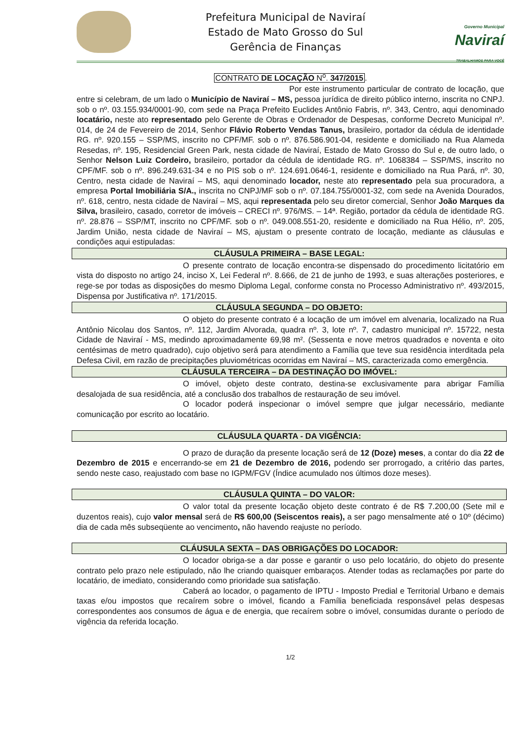Prefeitura Municipal de Naviraí
Estado de Mato Grosso do Sul
Gerência de Finanças
Governo Municipal
Naviraí
TRABALHAMOS PARA VOCÊ
CONTRATO DE LOCAÇÃO N<sup>o</sup>. 347/2015.
Por este instrumento particular de contrato de locação, que entre si celebram, de um lado o Município de Naviraí – MS, pessoa jurídica de direito público interno, inscrita no CNPJ. sob o nº. 03.155.934/0001-90, com sede na Praça Prefeito Euclides Antônio Fabris, nº. 343, Centro, aqui denominado locatário, neste ato representado pelo Gerente de Obras e Ordenador de Despesas, conforme Decreto Municipal nº. 014, de 24 de Fevereiro de 2014, Senhor Flávio Roberto Vendas Tanus, brasileiro, portador da cédula de identidade RG. nº. 920.155 – SSP/MS, inscrito no CPF/MF. sob o nº. 876.586.901-04, residente e domiciliado na Rua Alameda Resedas, nº. 195, Residencial Green Park, nesta cidade de Naviraí, Estado de Mato Grosso do Sul e, de outro lado, o Senhor Nelson Luiz Cordeiro, brasileiro, portador da cédula de identidade RG. nº. 1068384 – SSP/MS, inscrito no CPF/MF. sob o nº. 896.249.631-34 e no PIS sob o nº. 124.691.0646-1, residente e domiciliado na Rua Pará, nº. 30, Centro, nesta cidade de Naviraí – MS, aqui denominado locador, neste ato representado pela sua procuradora, a empresa Portal Imobiliária S/A., inscrita no CNPJ/MF sob o nº. 07.184.755/0001-32, com sede na Avenida Dourados, nº. 618, centro, nesta cidade de Naviraí – MS, aqui representada pelo seu diretor comercial, Senhor João Marques da Silva, brasileiro, casado, corretor de imóveis – CRECI nº. 976/MS. – 14ª. Região, portador da cédula de identidade RG. nº. 28.876 – SSP/MT, inscrito no CPF/MF. sob o nº. 049.008.551-20, residente e domiciliado na Rua Hélio, nº. 205, Jardim União, nesta cidade de Naviraí – MS, ajustam o presente contrato de locação, mediante as cláusulas e condições aqui estipuladas:
CLÁUSULA PRIMEIRA – BASE LEGAL:
O presente contrato de locação encontra-se dispensado do procedimento licitatório em vista do disposto no artigo 24, inciso X, Lei Federal nº. 8.666, de 21 de junho de 1993, e suas alterações posteriores, e rege-se por todas as disposições do mesmo Diploma Legal, conforme consta no Processo Administrativo nº. 493/2015, Dispensa por Justificativa nº. 171/2015.
CLÁUSULA SEGUNDA – DO OBJETO:
O objeto do presente contrato é a locação de um imóvel em alvenaria, localizado na Rua Antônio Nicolau dos Santos, nº. 112, Jardim Alvorada, quadra nº. 3, lote nº. 7, cadastro municipal nº. 15722, nesta Cidade de Naviraí - MS, medindo aproximadamente 69,98 m². (Sessenta e nove metros quadrados e noventa e oito centésimas de metro quadrado), cujo objetivo será para atendimento a Família que teve sua residência interditada pela Defesa Civil, em razão de precipitações pluviométricas ocorridas em Naviraí – MS, caracterizada como emergência.
CLÁUSULA TERCEIRA – DA DESTINAÇÃO DO IMÓVEL:
O imóvel, objeto deste contrato, destina-se exclusivamente para abrigar Família desalojada de sua residência, até a conclusão dos trabalhos de restauração de seu imóvel.
O locador poderá inspecionar o imóvel sempre que julgar necessário, mediante comunicação por escrito ao locatário.
CLÁUSULA QUARTA - DA VIGÊNCIA:
O prazo de duração da presente locação será de 12 (Doze) meses, a contar do dia 22 de Dezembro de 2015 e encerrando-se em 21 de Dezembro de 2016, podendo ser prorrogado, a critério das partes, sendo neste caso, reajustado com base no IGPM/FGV (Índice acumulado nos últimos doze meses).
CLÁUSULA QUINTA – DO VALOR:
O valor total da presente locação objeto deste contrato é de R$ 7.200,00 (Sete mil e duzentos reais), cujo valor mensal será de R$ 600,00 (Seiscentos reais), a ser pago mensalmente até o 10º (décimo) dia de cada mês subseqüente ao vencimento, não havendo reajuste no período.
CLÁUSULA SEXTA – DAS OBRIGAÇÕES DO LOCADOR:
O locador obriga-se a dar posse e garantir o uso pelo locatário, do objeto do presente contrato pelo prazo nele estipulado, não lhe criando quaisquer embaraços. Atender todas as reclamações por parte do locatário, de imediato, considerando como prioridade sua satisfação.
Caberá ao locador, o pagamento de IPTU - Imposto Predial e Territorial Urbano e demais taxas e/ou impostos que recaírem sobre o imóvel, ficando a Família beneficiada responsável pelas despesas correspondentes aos consumos de água e de energia, que recaírem sobre o imóvel, consumidas durante o período de vigência da referida locação.
1/2